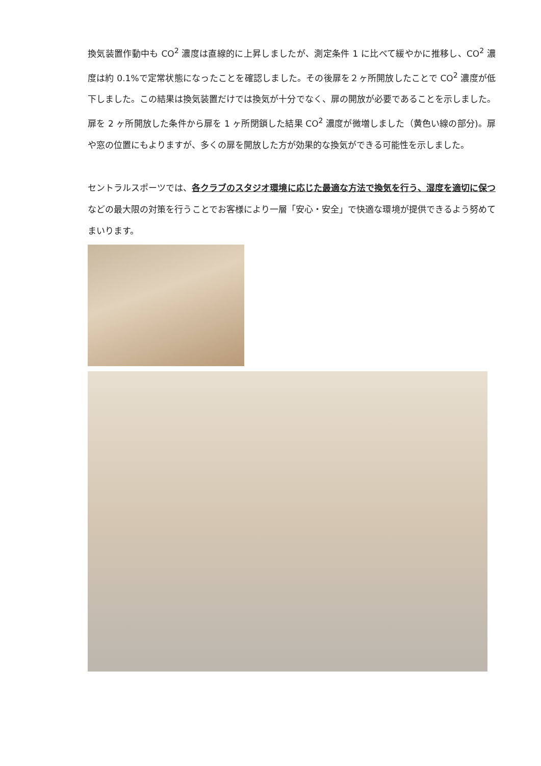換気装置作動中も CO<sup>2</sup> 濃度は直線的に上昇しましたが、測定条件 1 に比べて緩やかに推移し、CO<sup>2</sup> 濃度は約 0.1%で定常状態になったことを確認しました。その後扉を２ヶ所開放したことで CO<sup>2</sup> 濃度が低下しました。この結果は換気装置だけでは換気が十分でなく、扉の開放が必要であることを示しました。扉を 2 ヶ所開放した条件から扉を 1 ヶ所閉鎖した結果 CO<sup>2</sup> 濃度が微増しました（黄色い線の部分)。扉や窓の位置にもよりますが、多くの扉を開放した方が効果的な換気ができる可能性を示しました。
セントラルスポーツでは、各クラブのスタジオ環境に応じた最適な方法で換気を行う、湿度を適切に保つなどの最大限の対策を行うことでお客様により一層「安心・安全」で快適な環境が提供できるよう努めてまいります。